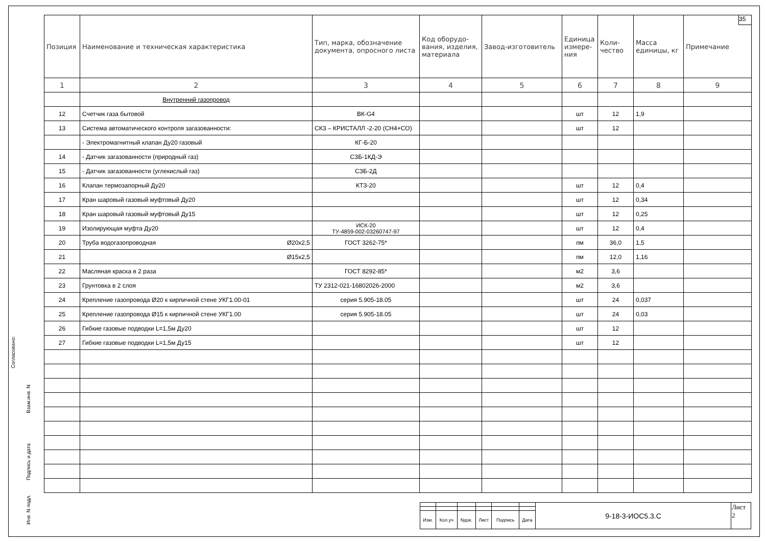35
Согласовано:
Взам.инв. N
Подпись и дата
Инв. N подл.
| Позиция | Наименование и техническая характеристика | Тип, марка, обозначение документа, опросного листа | Код оборудо­вания, изделия, материала | Завод-изготови­тель | Единица измере­ния | Коли­чество | Масса единицы, кг | Примечание |
| --- | --- | --- | --- | --- | --- | --- | --- | --- |
| 1 | 2 | 3 | 4 | 5 | 6 | 7 | 8 | 9 |
| | Внутренний газопровод | | | | | | | |
| 12 | Счетчик газа бытовой | ВК-G4 | | | шт | 12 | 1,9 | |
| 13 | Система автоматического контроля загазованности: | СКЗ – КРИСТАЛЛ -2-20 (CH4+CO) | | | шт | 12 | | |
| | - Электромагнитный клапан Ду20 газовый | КГ-Б-20 | | | | | | |
| 14 | - Датчик загазованности (природный газ) | СЗБ-1КД-Э | | | | | | |
| 15 | - Датчик загазованности (углекислый газ) | СЗБ-2Д | | | | | | |
| 16 | Клапан термозапорный Ду20 | КТЗ-20 | | | шт | 12 | 0,4 | |
| 17 | Кран шаровый газовый муфтовый Ду20 | | | | шт | 12 | 0,34 | |
| 18 | Кран шаровый газовый муфтовый Ду15 | | | | шт | 12 | 0,25 | |
| 19 | Изолирующая муфта Ду20 | ИСК-20 ТУ-4859-002-03260747-97 | | | шт | 12 | 0,4 | |
| 20 | Труба водогазопроводная Ø20x2,5 | ГОСТ 3262-75* | | | пм | 36,0 | 1,5 | |
| 21 | Ø15x2,5 | | | | пм | 12,0 | 1,16 | |
| 22 | Масляная краска в 2 раза | ГОСТ 8292-85* | | | м2 | 3,6 | | |
| 23 | Грунтовка в 2 слоя | ТУ 2312-021-16802026-2000 | | | м2 | 3,6 | | |
| 24 | Крепление газопровода Ø20 к кирпичной стене УКГ1.00-01 | серия 5.905-18.05 | | | шт | 24 | 0,037 | |
| 25 | Крепление газопровода Ø15 к кирпичной стене УКГ1.00 | серия 5.905-18.05 | | | шт | 24 | 0,03 | |
| 26 | Гибкие газовые подводки L=1,5м Ду20 | | | | шт | 12 | | |
| 27 | Гибкие газовые подводки L=1,5м Ду15 | | | | шт | 12 | | |
| | | | | | | 9-18-3-ИОС5.3.С | Лист 2 |
| Изм. | Кол.уч | Nдок. | Лист | Подпись | Дата | | |